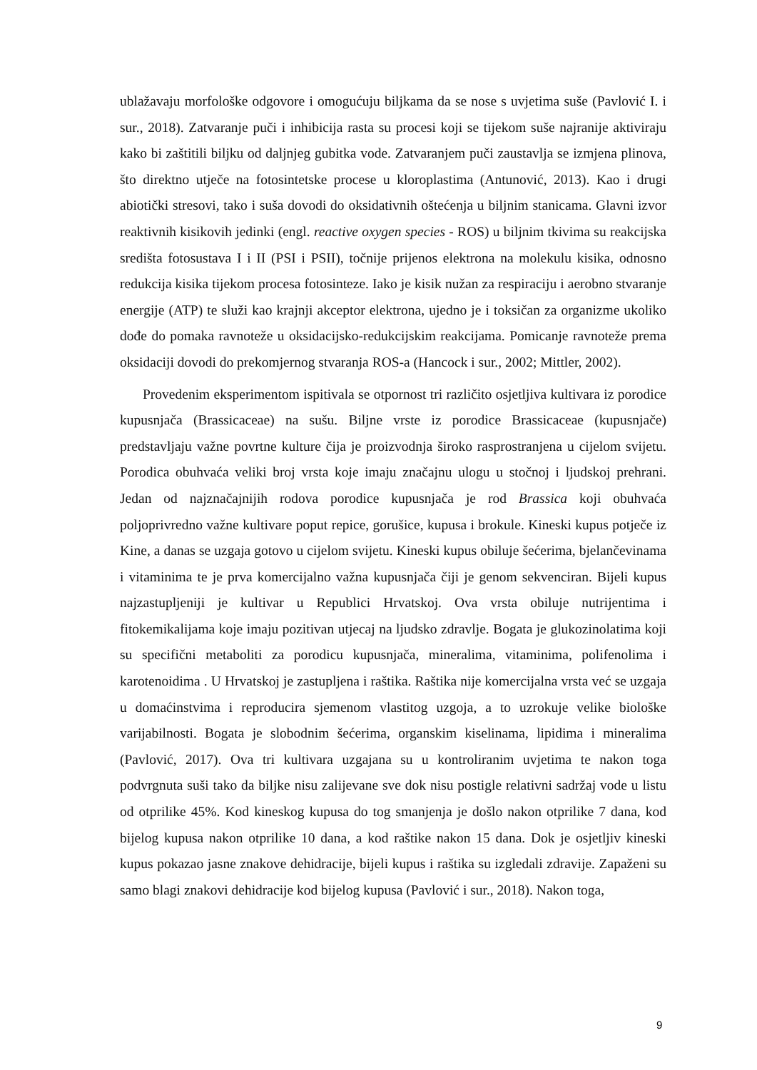ublažavaju morfološke odgovore i omogućuju biljkama da se nose s uvjetima suše (Pavlović I. i sur., 2018). Zatvaranje puči i inhibicija rasta su procesi koji se tijekom suše najranije aktiviraju kako bi zaštitili biljku od daljnjeg gubitka vode. Zatvaranjem puči zaustavlja se izmjena plinova, što direktno utječe na fotosintetske procese u kloroplastima (Antunović, 2013). Kao i drugi abiotički stresovi, tako i suša dovodi do oksidativnih oštećenja u biljnim stanicama. Glavni izvor reaktivnih kisikovih jedinki (engl. reactive oxygen species - ROS) u biljnim tkivima su reakcijska središta fotosustava I i II (PSI i PSII), točnije prijenos elektrona na molekulu kisika, odnosno redukcija kisika tijekom procesa fotosinteze. Iako je kisik nužan za respiraciju i aerobno stvaranje energije (ATP) te služi kao krajnji akceptor elektrona, ujedno je i toksičan za organizme ukoliko dođe do pomaka ravnoteže u oksidacijsko-redukcijskim reakcijama. Pomicanje ravnoteže prema oksidaciji dovodi do prekomjernog stvaranja ROS-a (Hancock i sur., 2002; Mittler, 2002).
Provedenim eksperimentom ispitivala se otpornost tri različito osjetljiva kultivara iz porodice kupusnjača (Brassicaceae) na sušu. Biljne vrste iz porodice Brassicaceae (kupusnjače) predstavljaju važne povrtne kulture čija je proizvodnja široko rasprostranjena u cijelom svijetu. Porodica obuhvaća veliki broj vrsta koje imaju značajnu ulogu u stočnoj i ljudskoj prehrani. Jedan od najznačajnijih rodova porodice kupusnjača je rod Brassica koji obuhvaća poljoprivredno važne kultivare poput repice, gorušice, kupusa i brokule. Kineski kupus potječe iz Kine, a danas se uzgaja gotovo u cijelom svijetu. Kineski kupus obiluje šećerima, bjelančevinama i vitaminima te je prva komercijalno važna kupusnjača čiji je genom sekvenciran. Bijeli kupus najzastupljeniji je kultivar u Republici Hrvatskoj. Ova vrsta obiluje nutrijentima i fitokemikalijama koje imaju pozitivan utjecaj na ljudsko zdravlje. Bogata je glukozinolatima koji su specifični metaboliti za porodicu kupusnjača, mineralima, vitaminima, polifenolima i karotenoidima . U Hrvatskoj je zastupljena i raštika. Raštika nije komercijalna vrsta već se uzgaja u domaćinstvima i reproducira sjemenom vlastitog uzgoja, a to uzrokuje velike biološke varijabilnosti. Bogata je slobodnim šećerima, organskim kiselinama, lipidima i mineralima (Pavlović, 2017). Ova tri kultivara uzgajana su u kontroliranim uvjetima te nakon toga podvrgnuta suši tako da biljke nisu zalijevane sve dok nisu postigle relativni sadržaj vode u listu od otprilike 45%. Kod kineskog kupusa do tog smanjenja je došlo nakon otprilike 7 dana, kod bijelog kupusa nakon otprilike 10 dana, a kod raštike nakon 15 dana. Dok je osjetljiv kineski kupus pokazao jasne znakove dehidracije, bijeli kupus i raštika su izgledali zdravije. Zapaženi su samo blagi znakovi dehidracije kod bijelog kupusa (Pavlović i sur., 2018). Nakon toga,
9